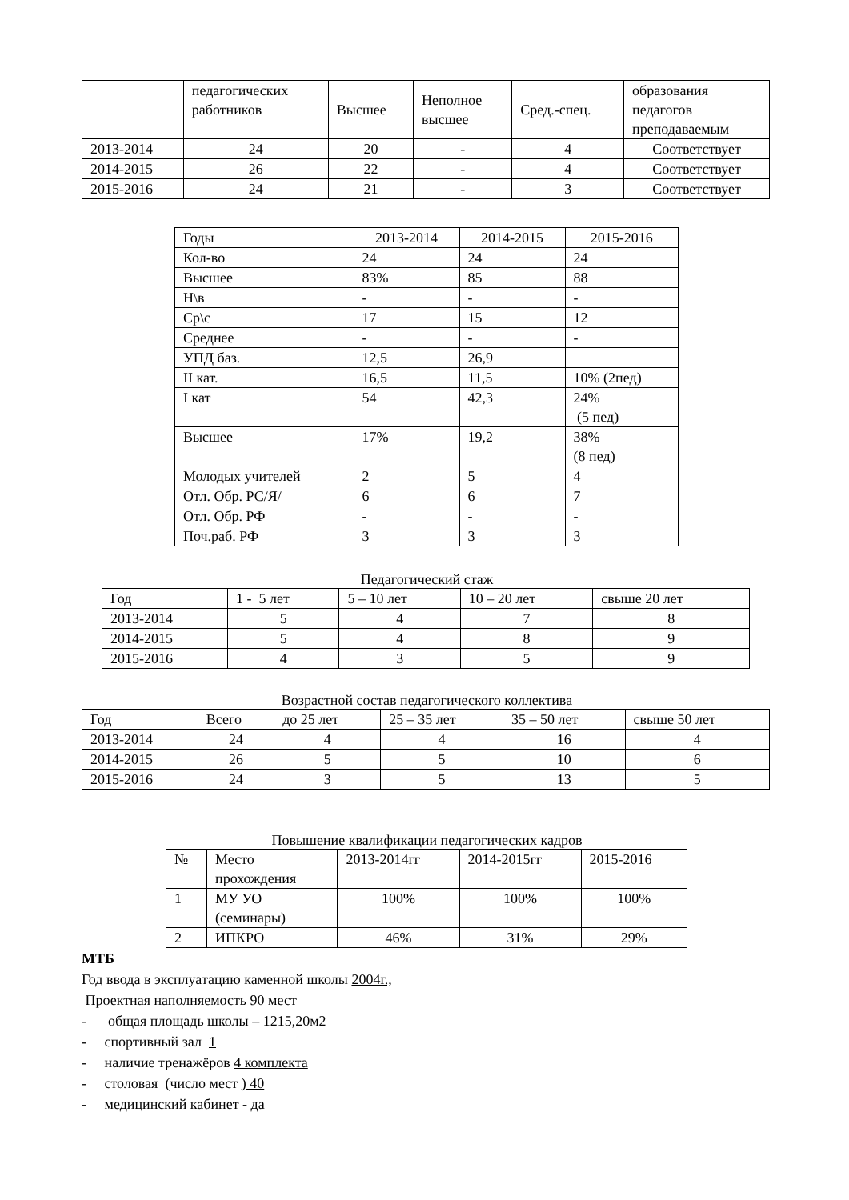| | педагогических работников | Высшее | Неполное высшее | Сред.-спец. | образования педагогов преподаваемым |
| 2013-2014 | 24 | 20 | - | 4 | Соответствует |
| 2014-2015 | 26 | 22 | - | 4 | Соответствует |
| 2015-2016 | 24 | 21 | - | 3 | Соответствует |
| Годы | 2013-2014 | 2014-2015 | 2015-2016 |
| Кол-во | 24 | 24 | 24 |
| Высшее | 83% | 85 | 88 |
| Н\в | - | - | - |
| Ср\с | 17 | 15 | 12 |
| Среднее | - | - | - |
| УПД баз. | 12,5 | 26,9 | |
| II кат. | 16,5 | 11,5 | 10% (2пед) |
| I кат | 54 | 42,3 | 24% (5 пед) |
| Высшее | 17% | 19,2 | 38% (8 пед) |
| Молодых учителей | 2 | 5 | 4 |
| Отл. Обр. РС/Я/ | 6 | 6 | 7 |
| Отл. Обр. РФ | - | - | - |
| Поч.раб. РФ | 3 | 3 | 3 |
Педагогический стаж
| Год | 1 - 5 лет | 5 – 10 лет | 10 – 20 лет | свыше 20 лет |
| 2013-2014 | 5 | 4 | 7 | 8 |
| 2014-2015 | 5 | 4 | 8 | 9 |
| 2015-2016 | 4 | 3 | 5 | 9 |
Возрастной состав педагогического коллектива
| Год | Всего | до 25 лет | 25 – 35 лет | 35 – 50 лет | свыше 50 лет |
| 2013-2014 | 24 | 4 | 4 | 16 | 4 |
| 2014-2015 | 26 | 5 | 5 | 10 | 6 |
| 2015-2016 | 24 | 3 | 5 | 13 | 5 |
Повышение квалификации педагогических кадров
| № | Место прохождения | 2013-2014гг | 2014-2015гг | 2015-2016 |
| 1 | МУ УО (семинары) | 100% | 100% | 100% |
| 2 | ИПКРО | 46% | 31% | 29% |
МТБ
Год ввода в эксплуатацию каменной школы 2004г.,
Проектная наполняемость 90 мест
- общая площадь школы – 1215,20м2
- спортивный зал 1
- наличие тренажёров 4 комплекта
- столовая (число мест ) 40
- медицинский кабинет - да